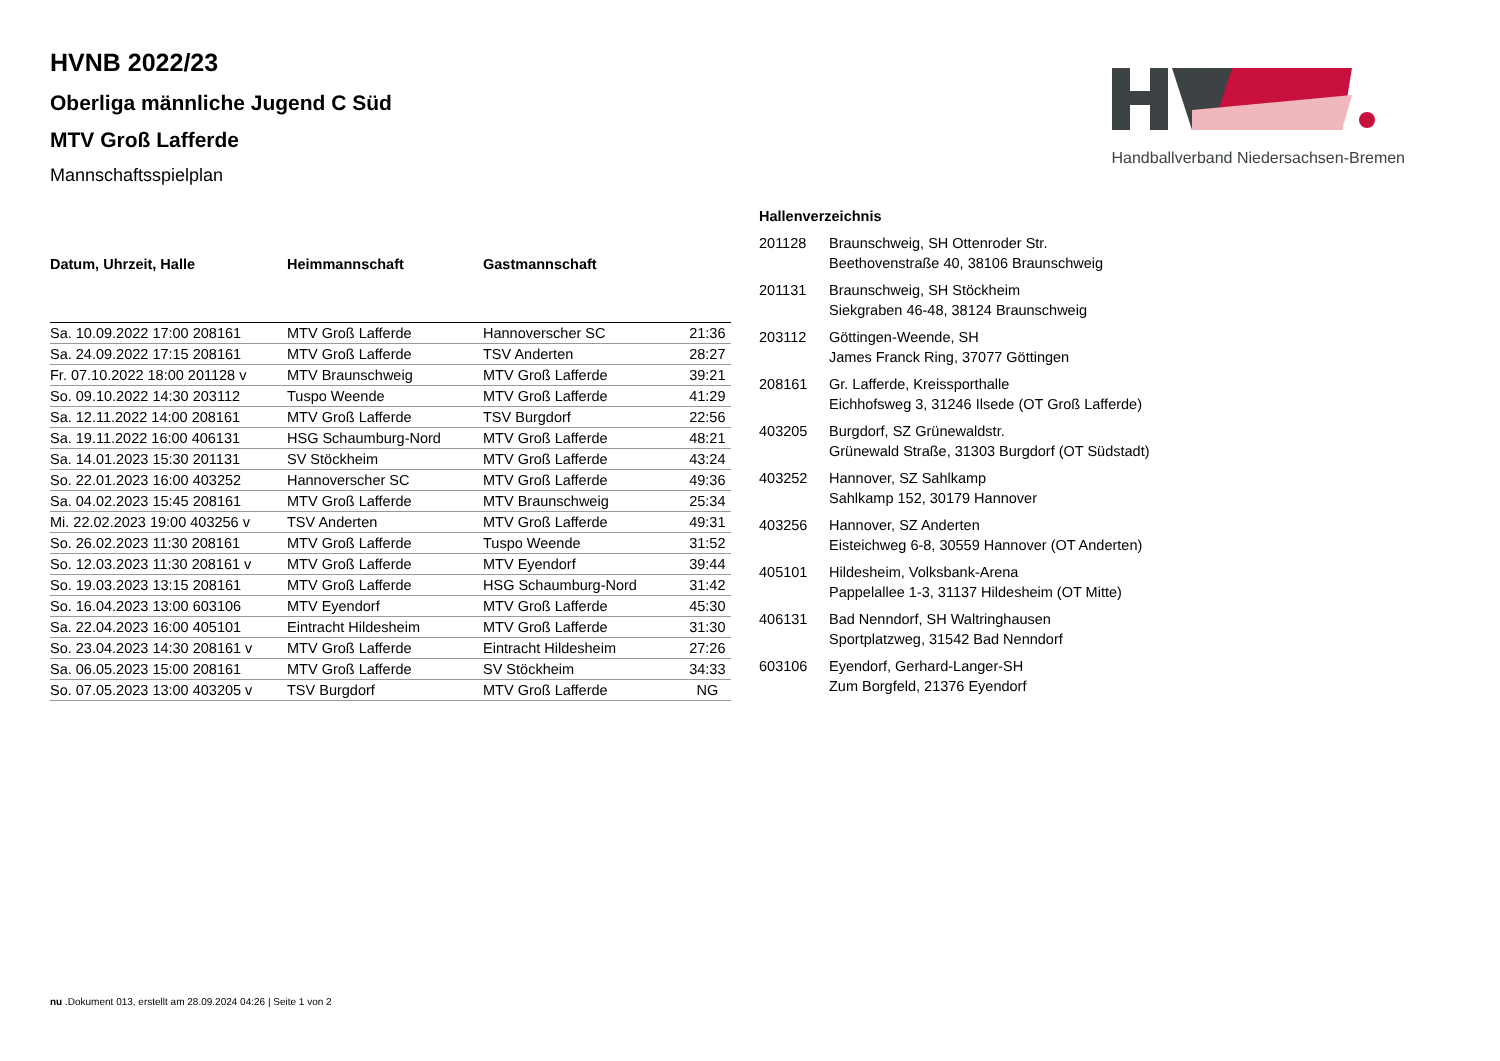Handballverband Niedersachsen-Bremen
HVNB 2022/23
Oberliga männliche Jugend C Süd
MTV Groß Lafferde
Mannschaftsspielplan
| Datum, Uhrzeit, Halle | Heimmannschaft | Gastmannschaft | |
| --- | --- | --- | --- |
| Sa. 10.09.2022 17:00 208161 | MTV Groß Lafferde | Hannoverscher SC | 21:36 |
| Sa. 24.09.2022 17:15 208161 | MTV Groß Lafferde | TSV Anderten | 28:27 |
| Fr. 07.10.2022 18:00 201128 v | MTV Braunschweig | MTV Groß Lafferde | 39:21 |
| So. 09.10.2022 14:30 203112 | Tuspo Weende | MTV Groß Lafferde | 41:29 |
| Sa. 12.11.2022 14:00 208161 | MTV Groß Lafferde | TSV Burgdorf | 22:56 |
| Sa. 19.11.2022 16:00 406131 | HSG Schaumburg-Nord | MTV Groß Lafferde | 48:21 |
| Sa. 14.01.2023 15:30 201131 | SV Stöckheim | MTV Groß Lafferde | 43:24 |
| So. 22.01.2023 16:00 403252 | Hannoverscher SC | MTV Groß Lafferde | 49:36 |
| Sa. 04.02.2023 15:45 208161 | MTV Groß Lafferde | MTV Braunschweig | 25:34 |
| Mi. 22.02.2023 19:00 403256 v | TSV Anderten | MTV Groß Lafferde | 49:31 |
| So. 26.02.2023 11:30 208161 | MTV Groß Lafferde | Tuspo Weende | 31:52 |
| So. 12.03.2023 11:30 208161 v | MTV Groß Lafferde | MTV Eyendorf | 39:44 |
| So. 19.03.2023 13:15 208161 | MTV Groß Lafferde | HSG Schaumburg-Nord | 31:42 |
| So. 16.04.2023 13:00 603106 | MTV Eyendorf | MTV Groß Lafferde | 45:30 |
| Sa. 22.04.2023 16:00 405101 | Eintracht Hildesheim | MTV Groß Lafferde | 31:30 |
| So. 23.04.2023 14:30 208161 v | MTV Groß Lafferde | Eintracht Hildesheim | 27:26 |
| Sa. 06.05.2023 15:00 208161 | MTV Groß Lafferde | SV Stöckheim | 34:33 |
| So. 07.05.2023 13:00 403205 v | TSV Burgdorf | MTV Groß Lafferde | NG |
| Hallenverzeichnis | |
| --- | --- |
| 201128 | Braunschweig, SH Ottenroder Str. Beethovenstraße 40, 38106 Braunschweig |
| 201131 | Braunschweig, SH Stöckheim Siekgraben 46-48, 38124 Braunschweig |
| 203112 | Göttingen-Weende, SH James Franck Ring, 37077 Göttingen |
| 208161 | Gr. Lafferde, Kreissporthalle Eichhofsweg 3, 31246 Ilsede (OT Groß Lafferde) |
| 403205 | Burgdorf, SZ Grünewaldstr. Grünewald Straße, 31303 Burgdorf (OT Südstadt) |
| 403252 | Hannover, SZ Sahlkamp Sahlkamp 152, 30179 Hannover |
| 403256 | Hannover, SZ Anderten Eisteichweg 6-8, 30559 Hannover (OT Anderten) |
| 405101 | Hildesheim, Volksbank-Arena Pappelallee 1-3, 31137 Hildesheim (OT Mitte) |
| 406131 | Bad Nenndorf, SH Waltringhausen Sportplatzweg, 31542 Bad Nenndorf |
| 603106 | Eyendorf, Gerhard-Langer-SH Zum Borgfeld, 21376 Eyendorf |
nu .Dokument 013, erstellt am 28.09.2024 04:26 | Seite 1 von 2